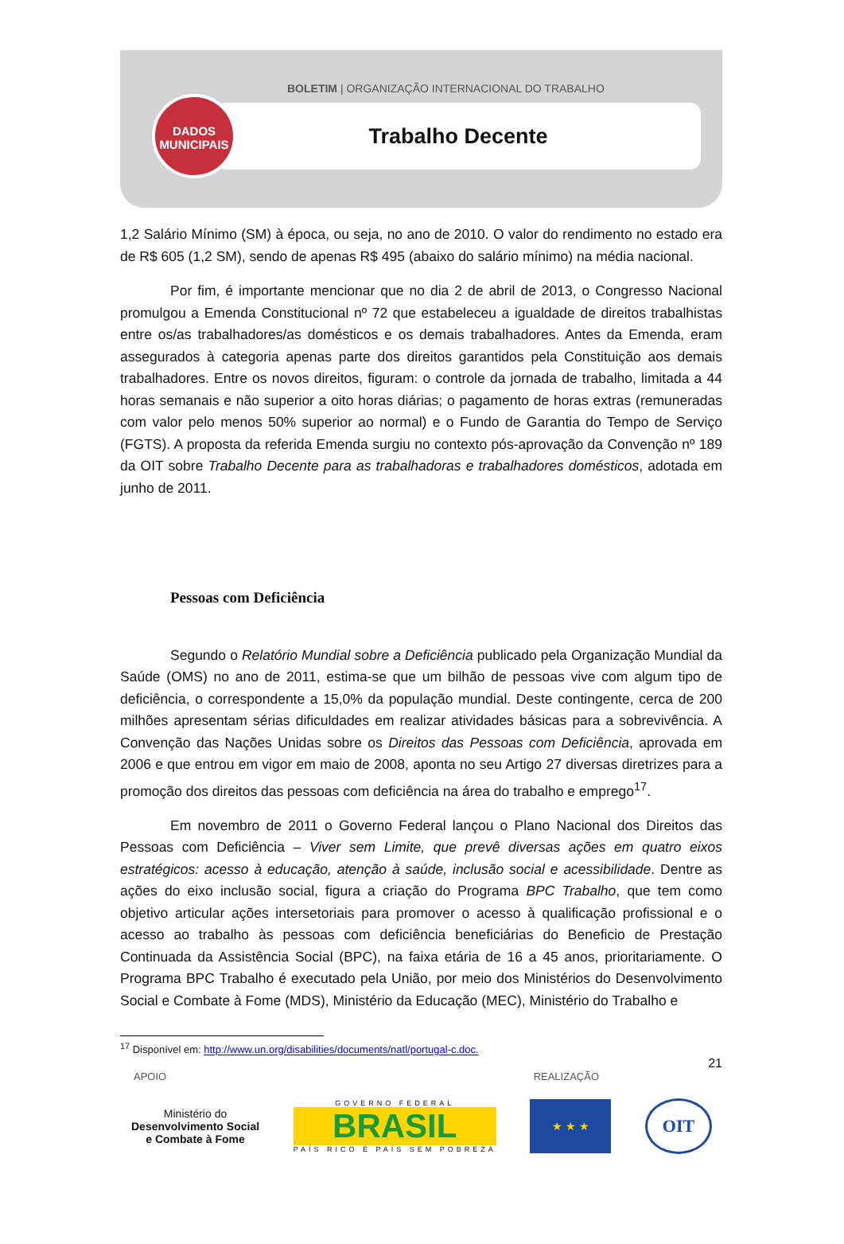BOLETIM | ORGANIZAÇÃO INTERNACIONAL DO TRABALHO
Trabalho Decente
DADOS
MUNICIPAIS
1,2 Salário Mínimo (SM) à época, ou seja, no ano de 2010. O valor do rendimento no estado era de R$ 605 (1,2 SM), sendo de apenas R$ 495 (abaixo do salário mínimo) na média nacional.
Por fim, é importante mencionar que no dia 2 de abril de 2013, o Congresso Nacional promulgou a Emenda Constitucional nº 72 que estabeleceu a igualdade de direitos trabalhistas entre os/as trabalhadores/as domésticos e os demais trabalhadores. Antes da Emenda, eram assegurados à categoria apenas parte dos direitos garantidos pela Constituição aos demais trabalhadores. Entre os novos direitos, figuram: o controle da jornada de trabalho, limitada a 44 horas semanais e não superior a oito horas diárias; o pagamento de horas extras (remuneradas com valor pelo menos 50% superior ao normal) e o Fundo de Garantia do Tempo de Serviço (FGTS). A proposta da referida Emenda surgiu no contexto pós-aprovação da Convenção nº 189 da OIT sobre Trabalho Decente para as trabalhadoras e trabalhadores domésticos, adotada em junho de 2011.
Pessoas com Deficiência
Segundo o Relatório Mundial sobre a Deficiência publicado pela Organização Mundial da Saúde (OMS) no ano de 2011, estima-se que um bilhão de pessoas vive com algum tipo de deficiência, o correspondente a 15,0% da população mundial. Deste contingente, cerca de 200 milhões apresentam sérias dificuldades em realizar atividades básicas para a sobrevivência. A Convenção das Nações Unidas sobre os Direitos das Pessoas com Deficiência, aprovada em 2006 e que entrou em vigor em maio de 2008, aponta no seu Artigo 27 diversas diretrizes para a promoção dos direitos das pessoas com deficiência na área do trabalho e emprego<sup>17</sup>.
Em novembro de 2011 o Governo Federal lançou o Plano Nacional dos Direitos das Pessoas com Deficiência – Viver sem Limite, que prevê diversas ações em quatro eixos estratégicos: acesso à educação, atenção à saúde, inclusão social e acessibilidade. Dentre as ações do eixo inclusão social, figura a criação do Programa BPC Trabalho, que tem como objetivo articular ações intersetoriais para promover o acesso à qualificação profissional e o acesso ao trabalho às pessoas com deficiência beneficiárias do Beneficio de Prestação Continuada da Assistência Social (BPC), na faixa etária de 16 a 45 anos, prioritariamente. O Programa BPC Trabalho é executado pela União, por meio dos Ministérios do Desenvolvimento Social e Combate à Fome (MDS), Ministério da Educação (MEC), Ministério do Trabalho e
<sup>17</sup> Disponível em: http://www.un.org/disabilities/documents/natl/portugal-c.doc.
21
APOIO REALIZAÇÃO
Ministério do
Desenvolvimento Social
e Combate à Fome
GOVERNO FEDERAL
BRASIL
PAÍS RICO É PAÍS SEM POBREZA
★ ★ ★
OIT